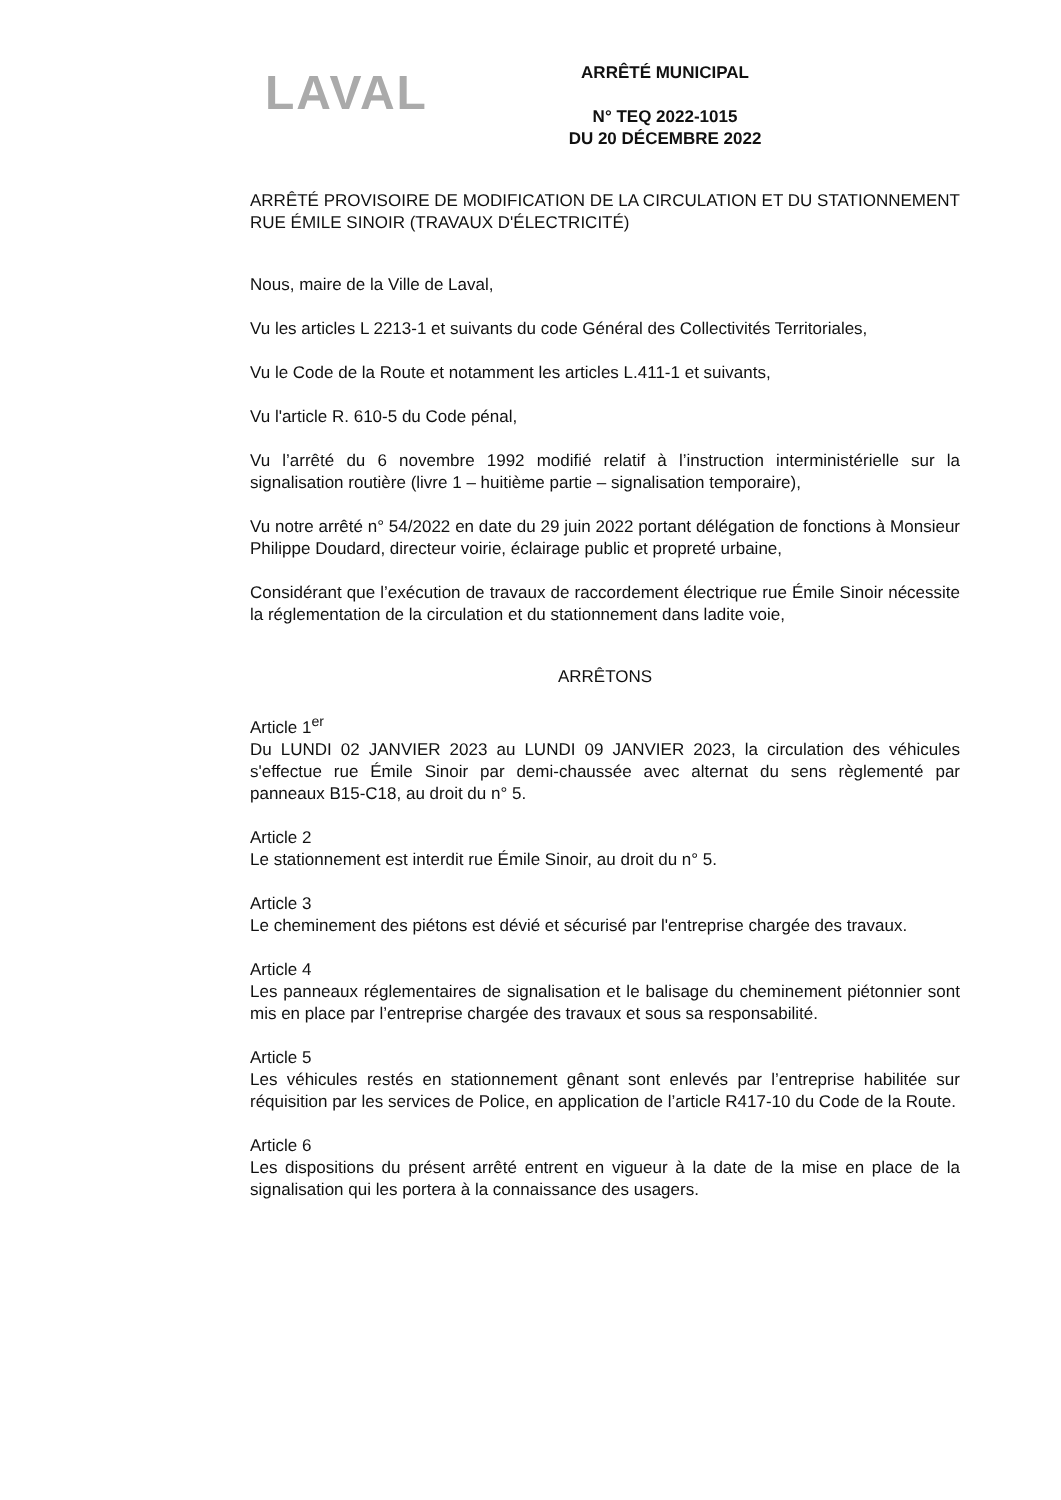LAVAL
ARRÊTÉ MUNICIPAL
N° TEQ 2022-1015
DU 20 DÉCEMBRE 2022
ARRÊTÉ PROVISOIRE DE MODIFICATION DE LA CIRCULATION ET DU STATIONNEMENT RUE ÉMILE SINOIR (TRAVAUX D'ÉLECTRICITÉ)
Nous, maire de la Ville de Laval,
Vu les articles L 2213-1 et suivants du code Général des Collectivités Territoriales,
Vu le Code de la Route et notamment les articles L.411-1 et suivants,
Vu l'article R. 610-5 du Code pénal,
Vu l’arrêté du 6 novembre 1992 modifié relatif à l’instruction interministérielle sur la signalisation routière (livre 1 – huitième partie – signalisation temporaire),
Vu notre arrêté n° 54/2022 en date du 29 juin 2022 portant délégation de fonctions à Monsieur Philippe Doudard, directeur voirie, éclairage public et propreté urbaine,
Considérant que l’exécution de travaux de raccordement électrique rue Émile Sinoir nécessite la réglementation de la circulation et du stationnement dans ladite voie,
ARRÊTONS
Article 1<sup>er</sup>
Du LUNDI 02 JANVIER 2023 au LUNDI 09 JANVIER 2023, la circulation des véhicules s'effectue rue Émile Sinoir par demi-chaussée avec alternat du sens règlementé par panneaux B15-C18, au droit du n° 5.
Article 2
Le stationnement est interdit rue Émile Sinoir, au droit du n° 5.
Article 3
Le cheminement des piétons est dévié et sécurisé par l'entreprise chargée des travaux.
Article 4
Les panneaux réglementaires de signalisation et le balisage du cheminement piétonnier sont mis en place par l’entreprise chargée des travaux et sous sa responsabilité.
Article 5
Les véhicules restés en stationnement gênant sont enlevés par l’entreprise habilitée sur réquisition par les services de Police, en application de l’article R417-10 du Code de la Route.
Article 6
Les dispositions du présent arrêté entrent en vigueur à la date de la mise en place de la signalisation qui les portera à la connaissance des usagers.